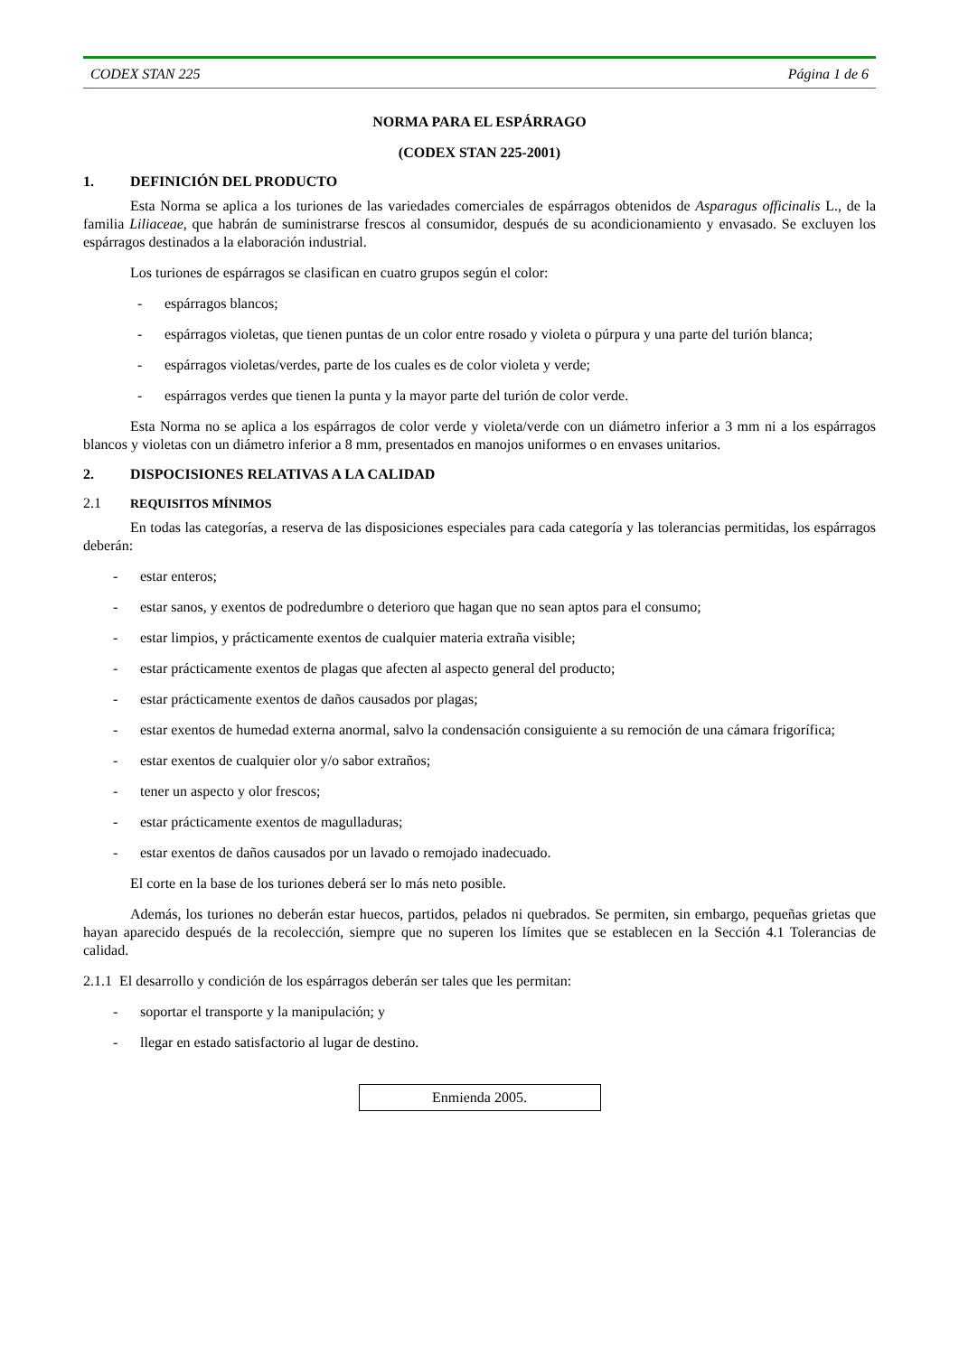CODEX STAN 225 Página 1 de 6
NORMA PARA EL ESPÁRRAGO
(CODEX STAN 225-2001)
1. DEFINICIÓN DEL PRODUCTO
Esta Norma se aplica a los turiones de las variedades comerciales de espárragos obtenidos de Asparagus officinalis L., de la familia Liliaceae, que habrán de suministrarse frescos al consumidor, después de su acondicionamiento y envasado. Se excluyen los espárragos destinados a la elaboración industrial.
Los turiones de espárragos se clasifican en cuatro grupos según el color:
- espárragos blancos;
- espárragos violetas, que tienen puntas de un color entre rosado y violeta o púrpura y una parte del turión blanca;
- espárragos violetas/verdes, parte de los cuales es de color violeta y verde;
- espárragos verdes que tienen la punta y la mayor parte del turión de color verde.
Esta Norma no se aplica a los espárragos de color verde y violeta/verde con un diámetro inferior a 3 mm ni a los espárragos blancos y violetas con un diámetro inferior a 8 mm, presentados en manojos uniformes o en envases unitarios.
2. DISPOCISIONES RELATIVAS A LA CALIDAD
2.1 REQUISITOS MÍNIMOS
En todas las categorías, a reserva de las disposiciones especiales para cada categoría y las tolerancias permitidas, los espárragos deberán:
- estar enteros;
- estar sanos, y exentos de podredumbre o deterioro que hagan que no sean aptos para el consumo;
- estar limpios, y prácticamente exentos de cualquier materia extraña visible;
- estar prácticamente exentos de plagas que afecten al aspecto general del producto;
- estar prácticamente exentos de daños causados por plagas;
- estar exentos de humedad externa anormal, salvo la condensación consiguiente a su remoción de una cámara frigorífica;
- estar exentos de cualquier olor y/o sabor extraños;
- tener un aspecto y olor frescos;
- estar prácticamente exentos de magulladuras;
- estar exentos de daños causados por un lavado o remojado inadecuado.
El corte en la base de los turiones deberá ser lo más neto posible.
Además, los turiones no deberán estar huecos, partidos, pelados ni quebrados. Se permiten, sin embargo, pequeñas grietas que hayan aparecido después de la recolección, siempre que no superen los límites que se establecen en la Sección 4.1 Tolerancias de calidad.
2.1.1 El desarrollo y condición de los espárragos deberán ser tales que les permitan:
- soportar el transporte y la manipulación; y
- llegar en estado satisfactorio al lugar de destino.
Enmienda 2005.